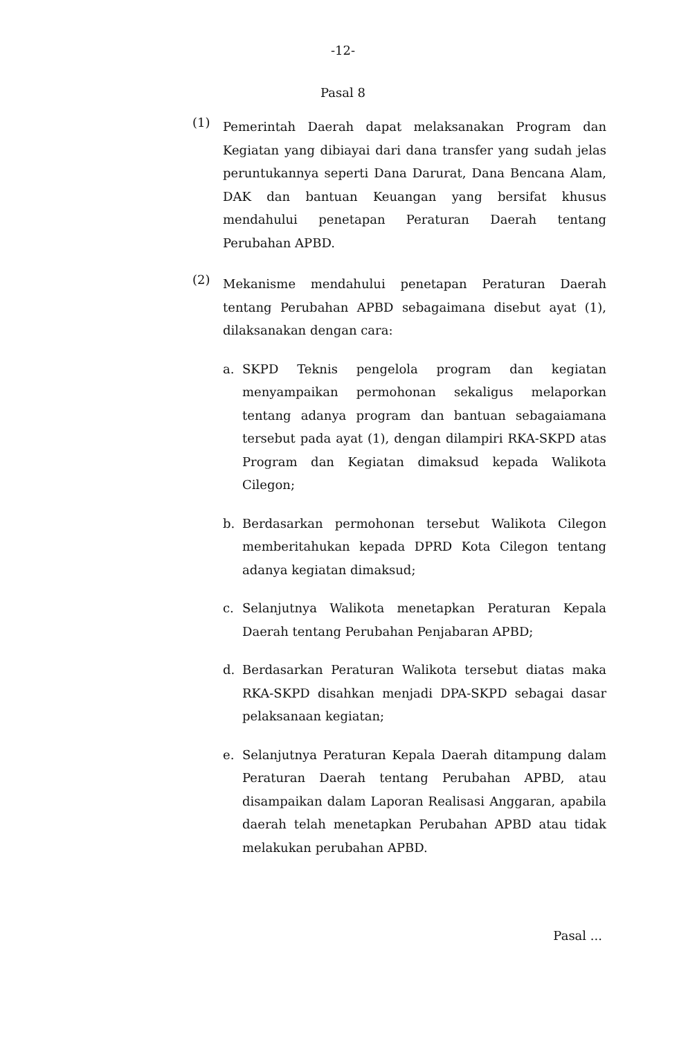-12-
Pasal 8
(1)
Pemerintah Daerah dapat melaksanakan Program dan Kegiatan yang dibiayai dari dana transfer yang sudah jelas peruntukannya seperti Dana Darurat, Dana Bencana Alam, DAK dan bantuan Keuangan yang bersifat khusus mendahului penetapan Peraturan Daerah tentang Perubahan APBD.
(2)
Mekanisme mendahului penetapan Peraturan Daerah tentang Perubahan APBD sebagaimana disebut ayat (1), dilaksanakan dengan cara:
a.
SKPD Teknis pengelola program dan kegiatan menyampaikan permohonan sekaligus melaporkan tentang adanya program dan bantuan sebagaiamana tersebut pada ayat (1), dengan dilampiri RKA-SKPD atas Program dan Kegiatan dimaksud kepada Walikota Cilegon;
b.
Berdasarkan permohonan tersebut Walikota Cilegon memberitahukan kepada DPRD Kota Cilegon tentang adanya kegiatan dimaksud;
c.
Selanjutnya Walikota menetapkan Peraturan Kepala Daerah tentang Perubahan Penjabaran APBD;
d.
Berdasarkan Peraturan Walikota tersebut diatas maka RKA-SKPD disahkan menjadi DPA-SKPD sebagai dasar pelaksanaan kegiatan;
e.
Selanjutnya Peraturan Kepala Daerah ditampung dalam Peraturan Daerah tentang Perubahan APBD, atau disampaikan dalam Laporan Realisasi Anggaran, apabila daerah telah menetapkan Perubahan APBD atau tidak melakukan perubahan APBD.
Pasal ...